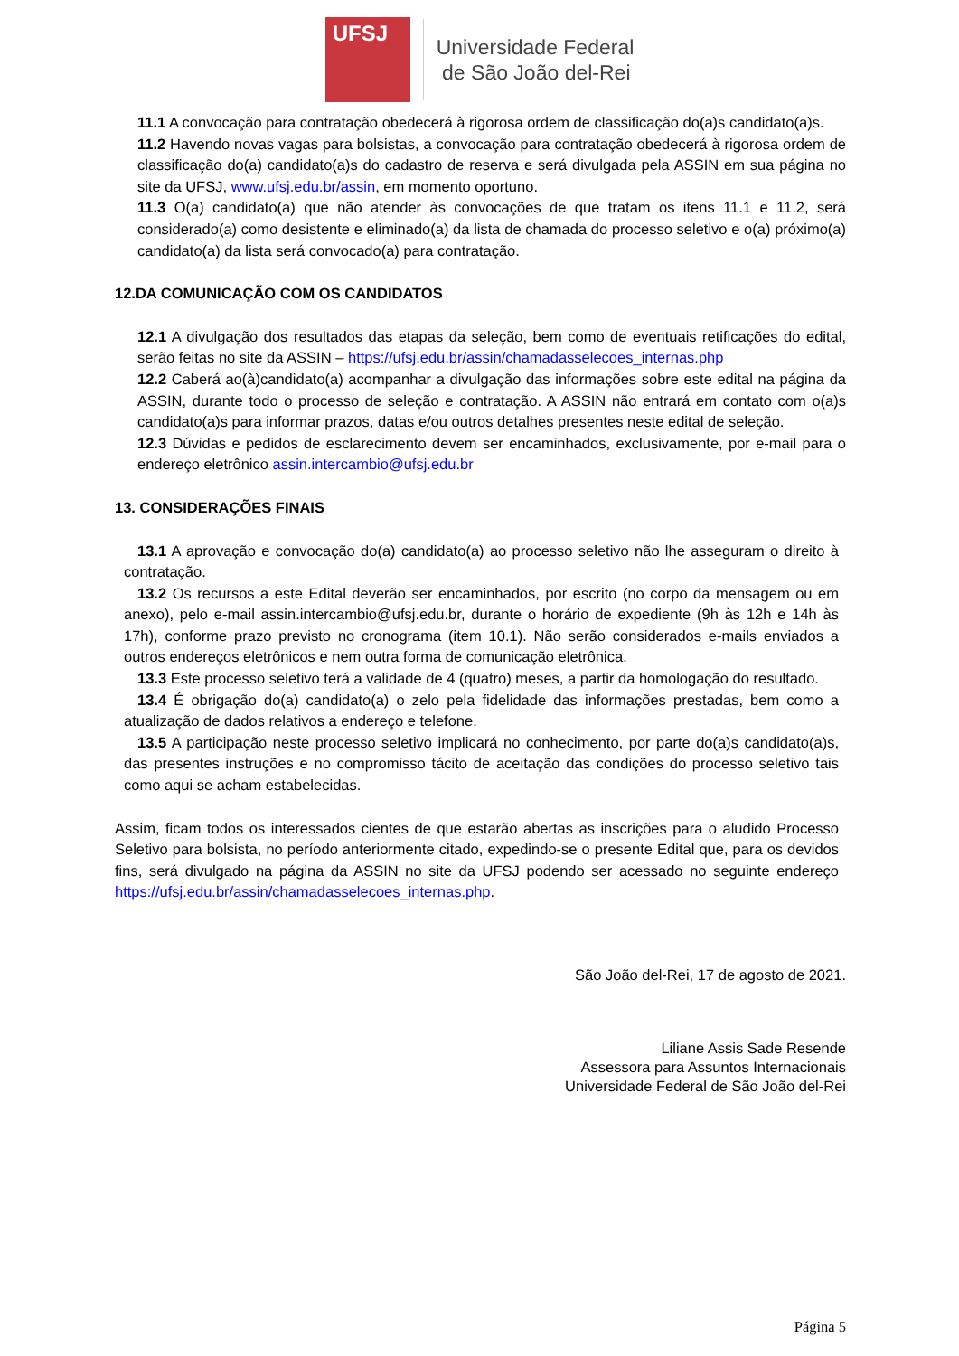UFSJ
Universidade Federal
de São João del-Rei
11.1 A convocação para contratação obedecerá à rigorosa ordem de classificação do(a)s candidato(a)s.
11.2 Havendo novas vagas para bolsistas, a convocação para contratação obedecerá à rigorosa ordem de classificação do(a) candidato(a)s do cadastro de reserva e será divulgada pela ASSIN em sua página no site da UFSJ, www.ufsj.edu.br/assin, em momento oportuno.
11.3 O(a) candidato(a) que não atender às convocações de que tratam os itens 11.1 e 11.2, será considerado(a) como desistente e eliminado(a) da lista de chamada do processo seletivo e o(a) próximo(a) candidato(a) da lista será convocado(a) para contratação.
12.DA COMUNICAÇÃO COM OS CANDIDATOS
12.1 A divulgação dos resultados das etapas da seleção, bem como de eventuais retificações do edital, serão feitas no site da ASSIN – https://ufsj.edu.br/assin/chamadasselecoes_internas.php
12.2 Caberá ao(à)candidato(a) acompanhar a divulgação das informações sobre este edital na página da ASSIN, durante todo o processo de seleção e contratação. A ASSIN não entrará em contato com o(a)s candidato(a)s para informar prazos, datas e/ou outros detalhes presentes neste edital de seleção.
12.3 Dúvidas e pedidos de esclarecimento devem ser encaminhados, exclusivamente, por e-mail para o endereço eletrônico assin.intercambio@ufsj.edu.br
13. CONSIDERAÇÕES FINAIS
13.1 A aprovação e convocação do(a) candidato(a) ao processo seletivo não lhe asseguram o direito à contratação.
13.2 Os recursos a este Edital deverão ser encaminhados, por escrito (no corpo da mensagem ou em anexo), pelo e-mail assin.intercambio@ufsj.edu.br, durante o horário de expediente (9h às 12h e 14h às 17h), conforme prazo previsto no cronograma (item 10.1). Não serão considerados e-mails enviados a outros endereços eletrônicos e nem outra forma de comunicação eletrônica.
13.3 Este processo seletivo terá a validade de 4 (quatro) meses, a partir da homologação do resultado.
13.4 É obrigação do(a) candidato(a) o zelo pela fidelidade das informações prestadas, bem como a atualização de dados relativos a endereço e telefone.
13.5 A participação neste processo seletivo implicará no conhecimento, por parte do(a)s candidato(a)s, das presentes instruções e no compromisso tácito de aceitação das condições do processo seletivo tais como aqui se acham estabelecidas.
Assim, ficam todos os interessados cientes de que estarão abertas as inscrições para o aludido Processo Seletivo para bolsista, no período anteriormente citado, expedindo-se o presente Edital que, para os devidos fins, será divulgado na página da ASSIN no site da UFSJ podendo ser acessado no seguinte endereço https://ufsj.edu.br/assin/chamadasselecoes_internas.php.
São João del-Rei, 17 de agosto de 2021.
Liliane Assis Sade Resende
Assessora para Assuntos Internacionais
Universidade Federal de São João del-Rei
Página 5